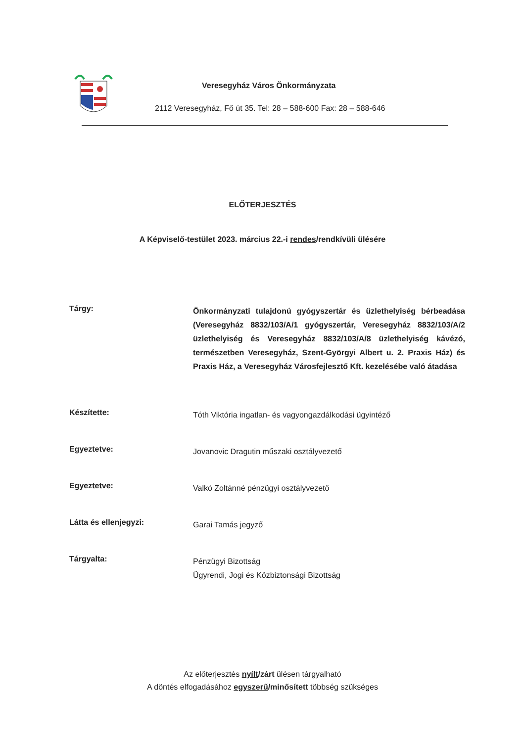Veresegyház Város Önkormányzata
2112 Veresegyház, Fő út 35. Tel: 28 – 588-600 Fax: 28 – 588-646
ELŐTERJESZTÉS
A Képviselő-testület 2023. március 22.-i rendes/rendkívüli ülésére
Tárgy:
Önkormányzati tulajdonú gyógyszertár és üzlethelyiség bérbeadása (Veresegyház 8832/103/A/1 gyógyszertár, Veresegyház 8832/103/A/2 üzlethelyiség és Veresegyház 8832/103/A/8 üzlethelyiség kávézó, természetben Veresegyház, Szent-Györgyi Albert u. 2. Praxis Ház) és Praxis Ház, a Veresegyház Városfejlesztő Kft. kezelésébe való átadása
Készítette:
Tóth Viktória ingatlan- és vagyongazdálkodási ügyintéző
Egyeztetve:
Jovanovic Dragutin műszaki osztályvezető
Egyeztetve:
Valkó Zoltánné pénzügyi osztályvezető
Látta és ellenjegyzi:
Garai Tamás jegyző
Tárgyalta:
Pénzügyi Bizottság
Ügyrendi, Jogi és Közbiztonsági Bizottság
Az előterjesztés nyílt/zárt ülésen tárgyalható
A döntés elfogadásához egyszerű/minősített többség szükséges